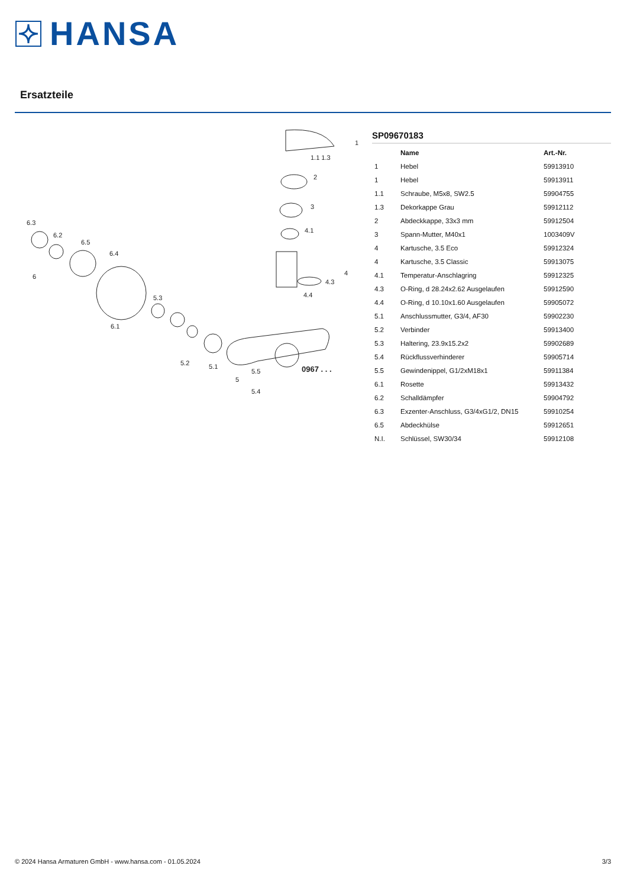HANSA
Ersatzteile
1
2
3
4.1
4
4.3
4.4
6.3
6.2
6.5
6.4
6
6.1
5.3
5.2
5.1
5
5.5
5.4
0967 . . .
1.1 1.3
SP09670183
| | Name | Art.-Nr. |
| --- | --- | --- |
| 1 | Hebel | 59913910 |
| 1 | Hebel | 59913911 |
| 1.1 | Schraube, M5x8, SW2.5 | 59904755 |
| 1.3 | Dekorkappe Grau | 59912112 |
| 2 | Abdeckkappe, 33x3 mm | 59912504 |
| 3 | Spann-Mutter, M40x1 | 1003409V |
| 4 | Kartusche, 3.5 Eco | 59912324 |
| 4 | Kartusche, 3.5 Classic | 59913075 |
| 4.1 | Temperatur-Anschlagring | 59912325 |
| 4.3 | O-Ring, d 28.24x2.62 Ausgelaufen | 59912590 |
| 4.4 | O-Ring, d 10.10x1.60 Ausgelaufen | 59905072 |
| 5.1 | Anschlussmutter, G3/4, AF30 | 59902230 |
| 5.2 | Verbinder | 59913400 |
| 5.3 | Haltering, 23.9x15.2x2 | 59902689 |
| 5.4 | Rückflussverhinderer | 59905714 |
| 5.5 | Gewindenippel, G1/2xM18x1 | 59911384 |
| 6.1 | Rosette | 59913432 |
| 6.2 | Schalldämpfer | 59904792 |
| 6.3 | Exzenter-Anschluss, G3/4xG1/2, DN15 | 59910254 |
| 6.5 | Abdeckhülse | 59912651 |
| N.I. | Schlüssel, SW30/34 | 59912108 |
© 2024 Hansa Armaturen GmbH - www.hansa.com - 01.05.2024 3/3